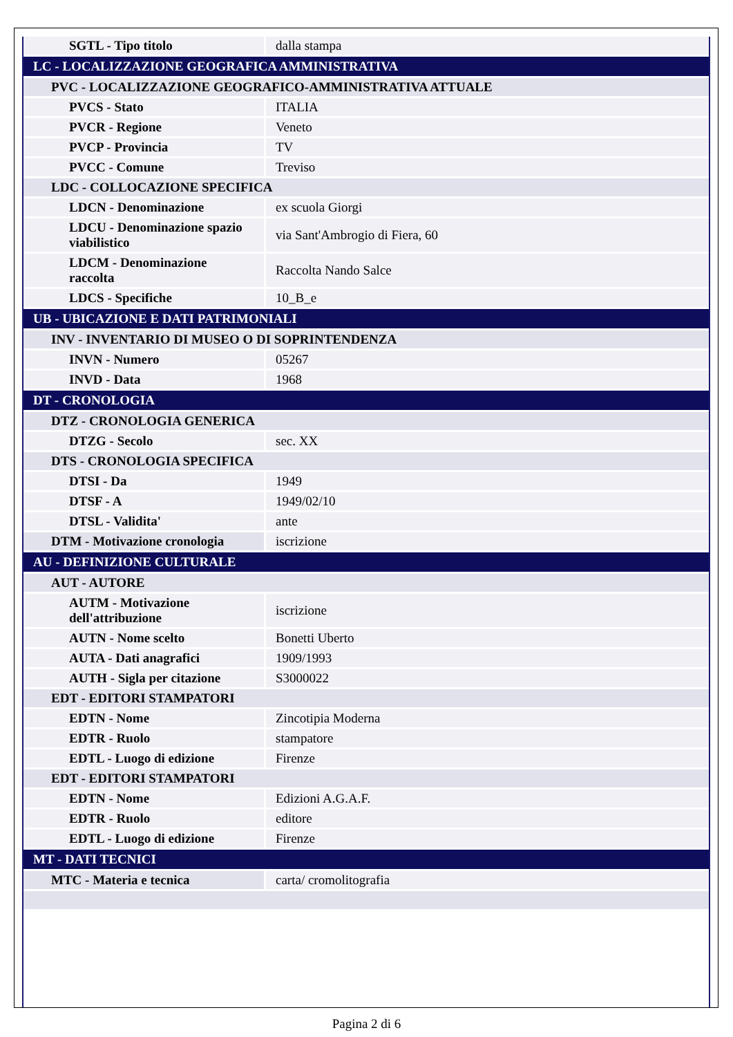| SGTL - Tipo titolo | dalla stampa |
| LC - LOCALIZZAZIONE GEOGRAFICA AMMINISTRATIVA | |
| PVC - LOCALIZZAZIONE GEOGRAFICO-AMMINISTRATIVA ATTUALE | |
| PVCS - Stato | ITALIA |
| PVCR - Regione | Veneto |
| PVCP - Provincia | TV |
| PVCC - Comune | Treviso |
| LDC - COLLOCAZIONE SPECIFICA | |
| LDCN - Denominazione | ex scuola Giorgi |
| LDCU - Denominazione spazio viabilistico | via Sant'Ambrogio di Fiera, 60 |
| LDCM - Denominazione raccolta | Raccolta Nando Salce |
| LDCS - Specifiche | 10_B_e |
| UB - UBICAZIONE E DATI PATRIMONIALI | |
| INV - INVENTARIO DI MUSEO O DI SOPRINTENDENZA | |
| INVN - Numero | 05267 |
| INVD - Data | 1968 |
| DT - CRONOLOGIA | |
| DTZ - CRONOLOGIA GENERICA | |
| DTZG - Secolo | sec. XX |
| DTS - CRONOLOGIA SPECIFICA | |
| DTSI - Da | 1949 |
| DTSF - A | 1949/02/10 |
| DTSL - Validita' | ante |
| DTM - Motivazione cronologia | iscrizione |
| AU - DEFINIZIONE CULTURALE | |
| AUT - AUTORE | |
| AUTM - Motivazione dell'attribuzione | iscrizione |
| AUTN - Nome scelto | Bonetti Uberto |
| AUTA - Dati anagrafici | 1909/1993 |
| AUTH - Sigla per citazione | S3000022 |
| EDT - EDITORI STAMPATORI | |
| EDTN - Nome | Zincotipia Moderna |
| EDTR - Ruolo | stampatore |
| EDTL - Luogo di edizione | Firenze |
| EDT - EDITORI STAMPATORI | |
| EDTN - Nome | Edizioni A.G.A.F. |
| EDTR - Ruolo | editore |
| EDTL - Luogo di edizione | Firenze |
| MT - DATI TECNICI | |
| MTC - Materia e tecnica | carta/ cromolitografia |
Pagina 2 di 6